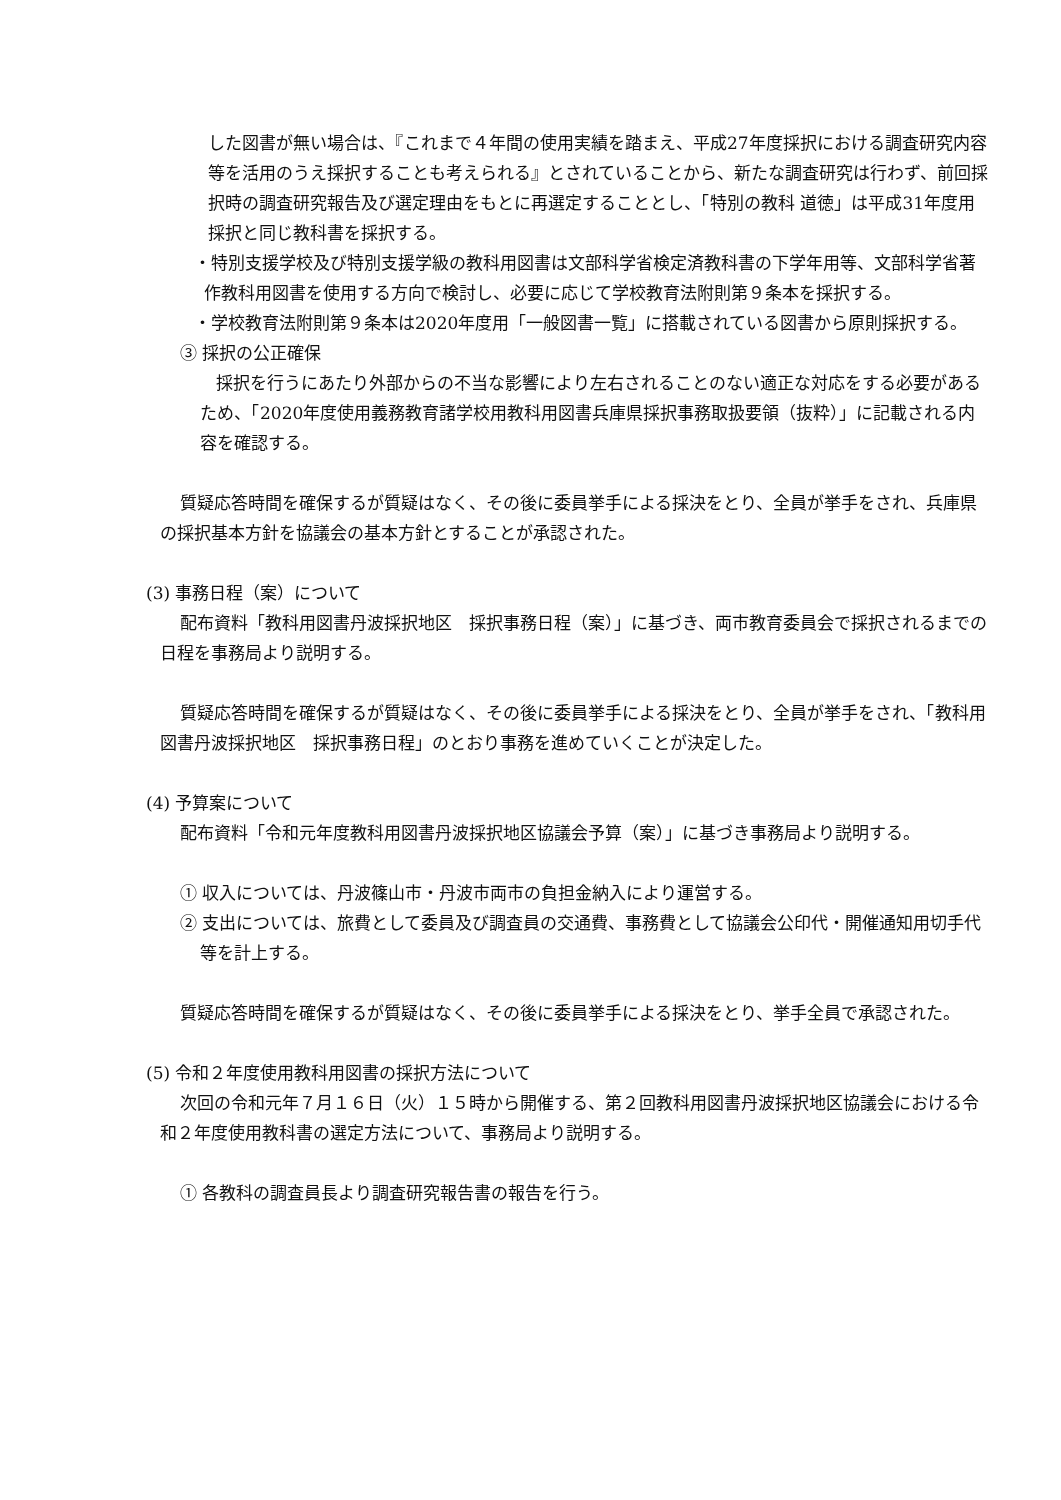した図書が無い場合は、『これまで４年間の使用実績を踏まえ、平成27年度採択における調査研究内容等を活用のうえ採択することも考えられる』とされていることから、新たな調査研究は行わず、前回採択時の調査研究報告及び選定理由をもとに再選定することとし、「特別の教科 道徳」は平成31年度用採択と同じ教科書を採択する。
・特別支援学校及び特別支援学級の教科用図書は文部科学省検定済教科書の下学年用等、文部科学省著作教科用図書を使用する方向で検討し、必要に応じて学校教育法附則第９条本を採択する。
・学校教育法附則第９条本は2020年度用「一般図書一覧」に搭載されている図書から原則採択する。
③ 採択の公正確保
採択を行うにあたり外部からの不当な影響により左右されることのない適正な対応をする必要があるため、「2020年度使用義務教育諸学校用教科用図書兵庫県採択事務取扱要領（抜粋）」に記載される内容を確認する。
質疑応答時間を確保するが質疑はなく、その後に委員挙手による採決をとり、全員が挙手をされ、兵庫県の採択基本方針を協議会の基本方針とすることが承認された。
(3) 事務日程（案）について
配布資料「教科用図書丹波採択地区　採択事務日程（案）」に基づき、両市教育委員会で採択されるまでの日程を事務局より説明する。
質疑応答時間を確保するが質疑はなく、その後に委員挙手による採決をとり、全員が挙手をされ、「教科用図書丹波採択地区　採択事務日程」のとおり事務を進めていくことが決定した。
(4) 予算案について
配布資料「令和元年度教科用図書丹波採択地区協議会予算（案）」に基づき事務局より説明する。
① 収入については、丹波篠山市・丹波市両市の負担金納入により運営する。
② 支出については、旅費として委員及び調査員の交通費、事務費として協議会公印代・開催通知用切手代等を計上する。
質疑応答時間を確保するが質疑はなく、その後に委員挙手による採決をとり、挙手全員で承認された。
(5) 令和２年度使用教科用図書の採択方法について
次回の令和元年７月１６日（火）１５時から開催する、第２回教科用図書丹波採択地区協議会における令和２年度使用教科書の選定方法について、事務局より説明する。
① 各教科の調査員長より調査研究報告書の報告を行う。